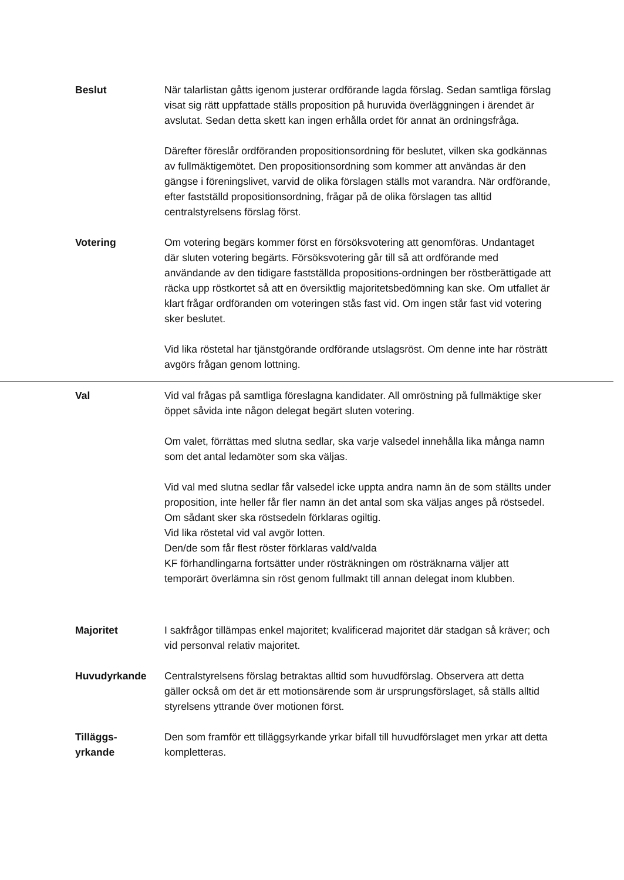Beslut När talarlistan gåtts igenom justerar ordförande lagda förslag. Sedan samtliga förslag visat sig rätt uppfattade ställs proposition på huruvida överläggningen i ärendet är avslutat. Sedan detta skett kan ingen erhålla ordet för annat än ordningsfråga.
Därefter föreslår ordföranden propositionsordning för beslutet, vilken ska godkännas av fullmäktigemötet. Den propositionsordning som kommer att användas är den gängse i föreningslivet, varvid de olika förslagen ställs mot varandra. När ordförande, efter fastställd propositionsordning, frågar på de olika förslagen tas alltid centralstyrelsens förslag först.
Votering Om votering begärs kommer först en försöksvotering att genomföras. Undantaget där sluten votering begärts. Försöksvotering går till så att ordförande med användande av den tidigare fastställda propositions-ordningen ber röstberättigade att räcka upp röstkortet så att en översiktlig majoritetsbedömning kan ske. Om utfallet är klart frågar ordföranden om voteringen stås fast vid. Om ingen står fast vid votering sker beslutet.
Vid lika röstetal har tjänstgörande ordförande utslagsröst. Om denne inte har rösträtt avgörs frågan genom lottning.
Val Vid val frågas på samtliga föreslagna kandidater. All omröstning på fullmäktige sker öppet såvida inte någon delegat begärt sluten votering.
Om valet, förrättas med slutna sedlar, ska varje valsedel innehålla lika många namn som det antal ledamöter som ska väljas.
Vid val med slutna sedlar får valsedel icke uppta andra namn än de som ställts under proposition, inte heller får fler namn än det antal som ska väljas anges på röstsedel. Om sådant sker ska röstsedeln förklaras ogiltig.
Vid lika röstetal vid val avgör lotten.
Den/de som får flest röster förklaras vald/valda
KF förhandlingarna fortsätter under rösträkningen om rösträknarna väljer att temporärt överlämna sin röst genom fullmakt till annan delegat inom klubben.
Majoritet I sakfrågor tillämpas enkel majoritet; kvalificerad majoritet där stadgan så kräver; och vid personval relativ majoritet.
Huvudyrkande Centralstyrelsens förslag betraktas alltid som huvudförslag. Observera att detta gäller också om det är ett motionsärende som är ursprungsförslaget, så ställs alltid styrelsens yttrande över motionen först.
Tilläggs-
yrkande
Den som framför ett tilläggsyrkande yrkar bifall till huvudförslaget men yrkar att detta kompletteras.